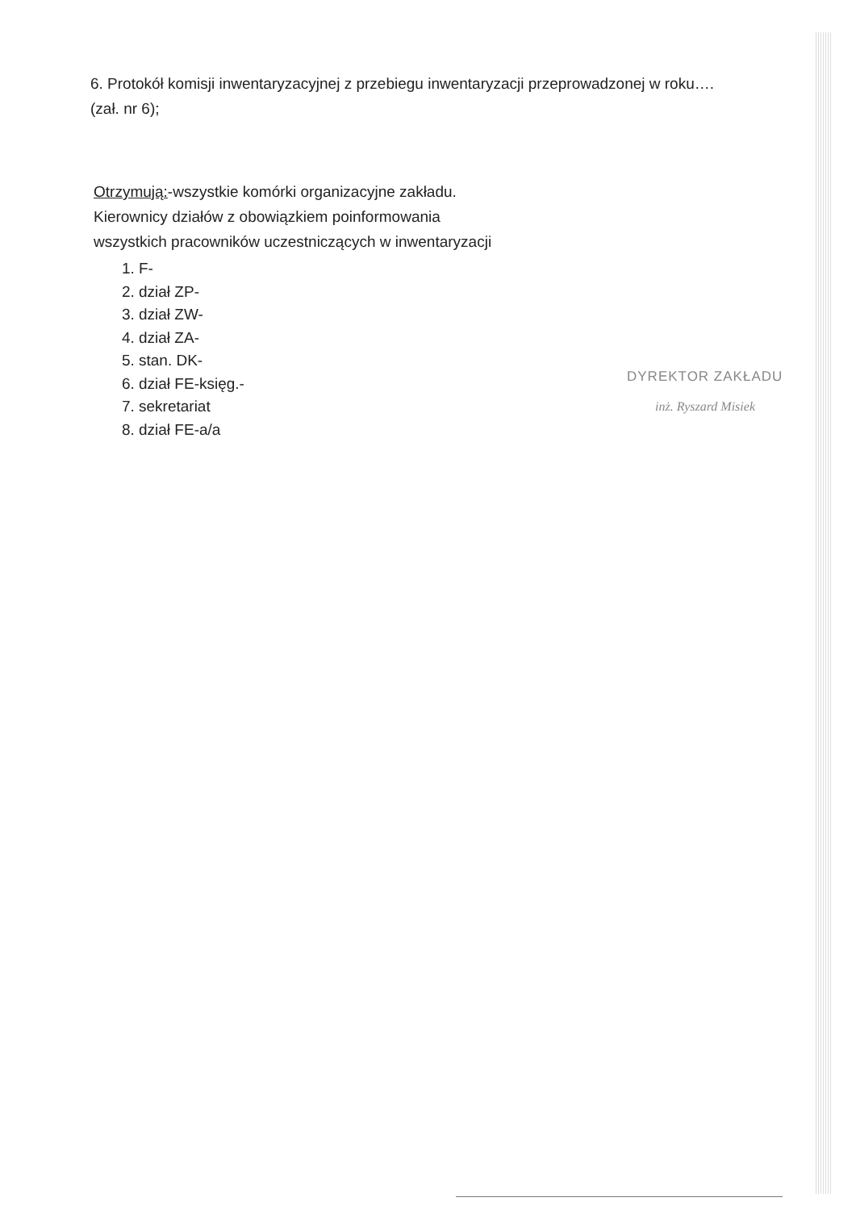6. Protokół komisji inwentaryzacyjnej z przebiegu inwentaryzacji przeprowadzonej w roku….
(zał. nr 6);
Otrzymują:-wszystkie komórki organizacyjne zakładu.
Kierownicy działów z obowiązkiem poinformowania
wszystkich pracowników uczestniczących w inwentaryzacji
1. F-
2. dział ZP-
3. dział ZW-
4. dział ZA-
5. stan. DK-
6. dział FE-księg.-
7. sekretariat
8. dział FE-a/a
DYREKTOR ZAKŁADU
inż. Ryszard Misiek